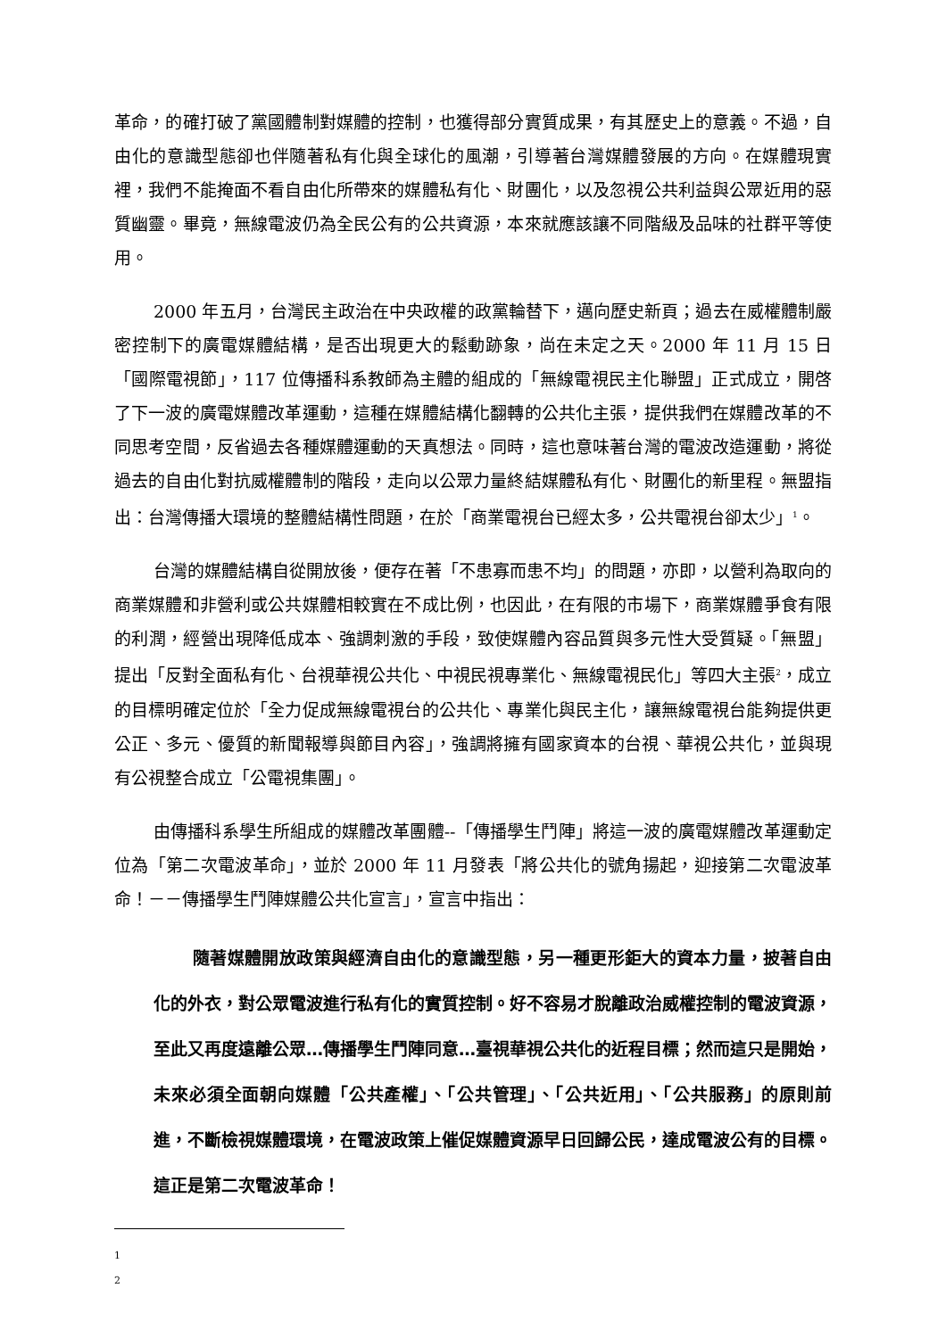革命，的確打破了黨國體制對媒體的控制，也獲得部分實質成果，有其歷史上的意義。不過，自由化的意識型態卻也伴隨著私有化與全球化的風潮，引導著台灣媒體發展的方向。在媒體現實裡，我們不能掩面不看自由化所帶來的媒體私有化、財團化，以及忽視公共利益與公眾近用的惡質幽靈。畢竟，無線電波仍為全民公有的公共資源，本來就應該讓不同階級及品味的社群平等使用。
2000 年五月，台灣民主政治在中央政權的政黨輪替下，邁向歷史新頁；過去在威權體制嚴密控制下的廣電媒體結構，是否出現更大的鬆動跡象，尚在未定之天。2000 年 11 月 15 日「國際電視節」，117 位傳播科系教師為主體的組成的「無線電視民主化聯盟」正式成立，開啓了下一波的廣電媒體改革運動，這種在媒體結構化翻轉的公共化主張，提供我們在媒體改革的不同思考空間，反省過去各種媒體運動的天真想法。同時，這也意味著台灣的電波改造運動，將從過去的自由化對抗威權體制的階段，走向以公眾力量終結媒體私有化、財團化的新里程。無盟指出：台灣傳播大環境的整體結構性問題，在於「商業電視台已經太多，公共電視台卻太少」<sup>1</sup>。
台灣的媒體結構自從開放後，便存在著「不患寡而患不均」的問題，亦即，以營利為取向的商業媒體和非營利或公共媒體相較實在不成比例，也因此，在有限的市場下，商業媒體爭食有限的利潤，經營出現降低成本、強調刺激的手段，致使媒體內容品質與多元性大受質疑。「無盟」提出「反對全面私有化、台視華視公共化、中視民視專業化、無線電視民化」等四大主張<sup>2</sup>，成立的目標明確定位於「全力促成無線電視台的公共化、專業化與民主化，讓無線電視台能夠提供更公正、多元、優質的新聞報導與節目內容」，強調將擁有國家資本的台視、華視公共化，並與現有公視整合成立「公電視集團」。
由傳播科系學生所組成的媒體改革團體--「傳播學生鬥陣」將這一波的廣電媒體改革運動定位為「第二次電波革命」，並於 2000 年 11 月發表「將公共化的號角揚起，迎接第二次電波革命！－－傳播學生鬥陣媒體公共化宣言」，宣言中指出：
隨著媒體開放政策與經濟自由化的意識型態，另一種更形鉅大的資本力量，披著自由化的外衣，對公眾電波進行私有化的實質控制。好不容易才脫離政治威權控制的電波資源，至此又再度遠離公眾…傳播學生鬥陣同意…臺視華視公共化的近程目標；然而這只是開始，未來必須全面朝向媒體「公共產權」、「公共管理」、「公共近用」、「公共服務」的原則前進，不斷檢視媒體環境，在電波政策上催促媒體資源早日回歸公民，達成電波公有的目標。這正是第二次電波革命！
1
2